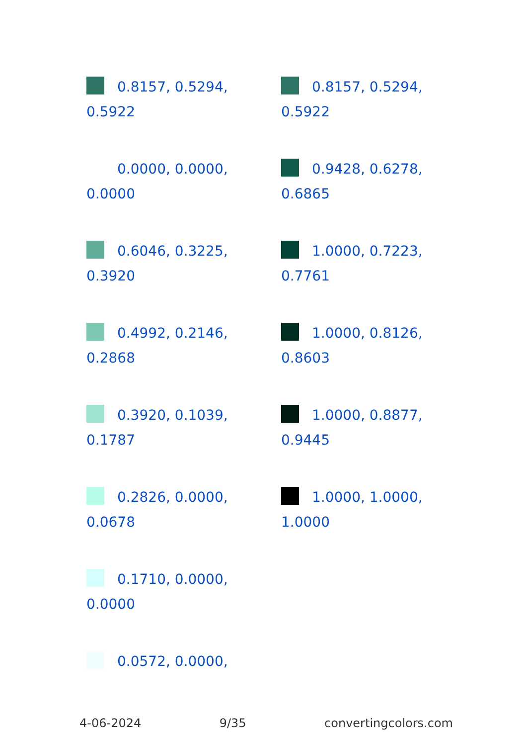0.8157, 0.5294,
0.5922
0.0000, 0.0000,
0.0000
0.6046, 0.3225,
0.3920
0.4992, 0.2146,
0.2868
0.3920, 0.1039,
0.1787
0.2826, 0.0000,
0.0678
0.1710, 0.0000,
0.0000
0.0572, 0.0000,
0.8157, 0.5294,
0.5922
0.9428, 0.6278,
0.6865
1.0000, 0.7223,
0.7761
1.0000, 0.8126,
0.8603
1.0000, 0.8877,
0.9445
1.0000, 1.0000,
1.0000
4-06-2024 9/35 convertingcolors.com